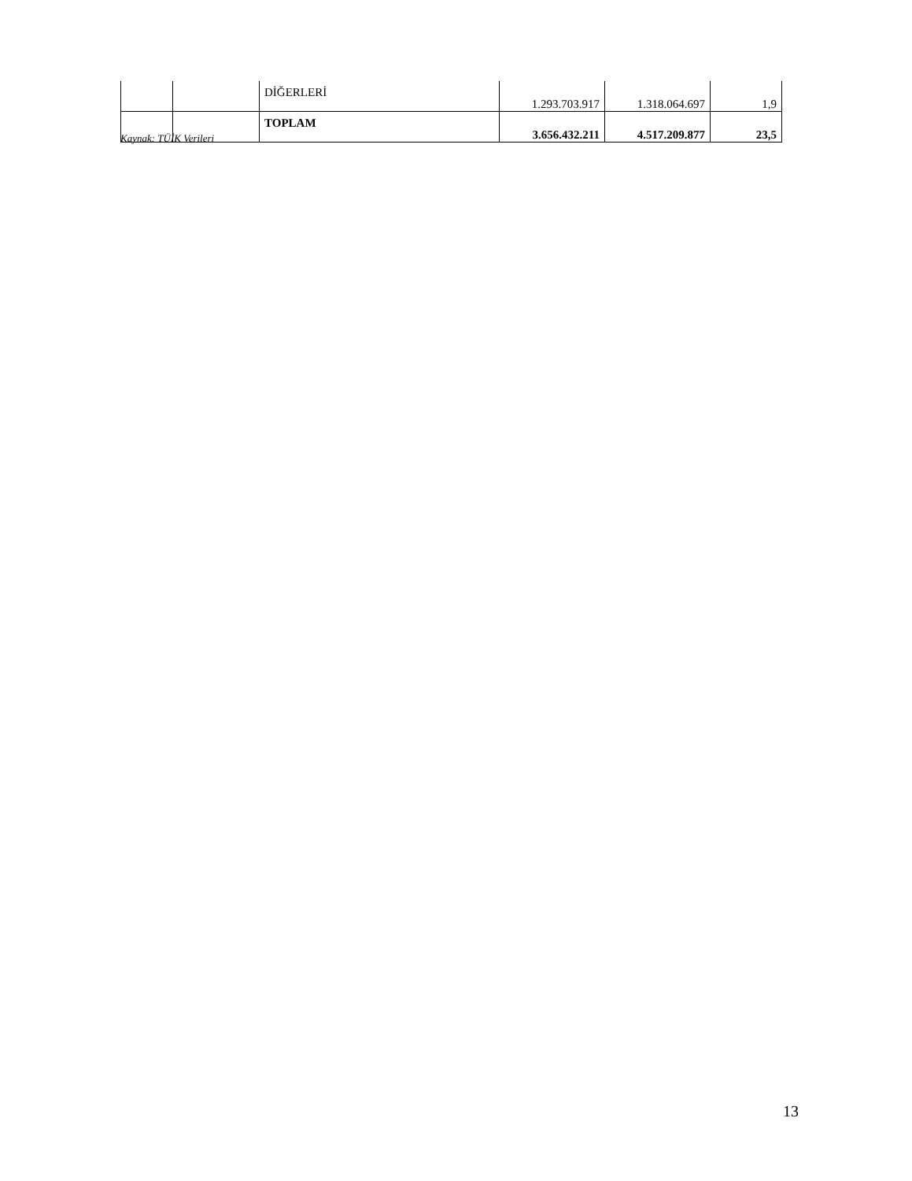| | | DİĞERLERİ | 1.293.703.917 | 1.318.064.697 | 1,9 |
| | | TOPLAM | 3.656.432.211 | 4.517.209.877 | 23,5 |
Kaynak: TÜİK Verileri
13